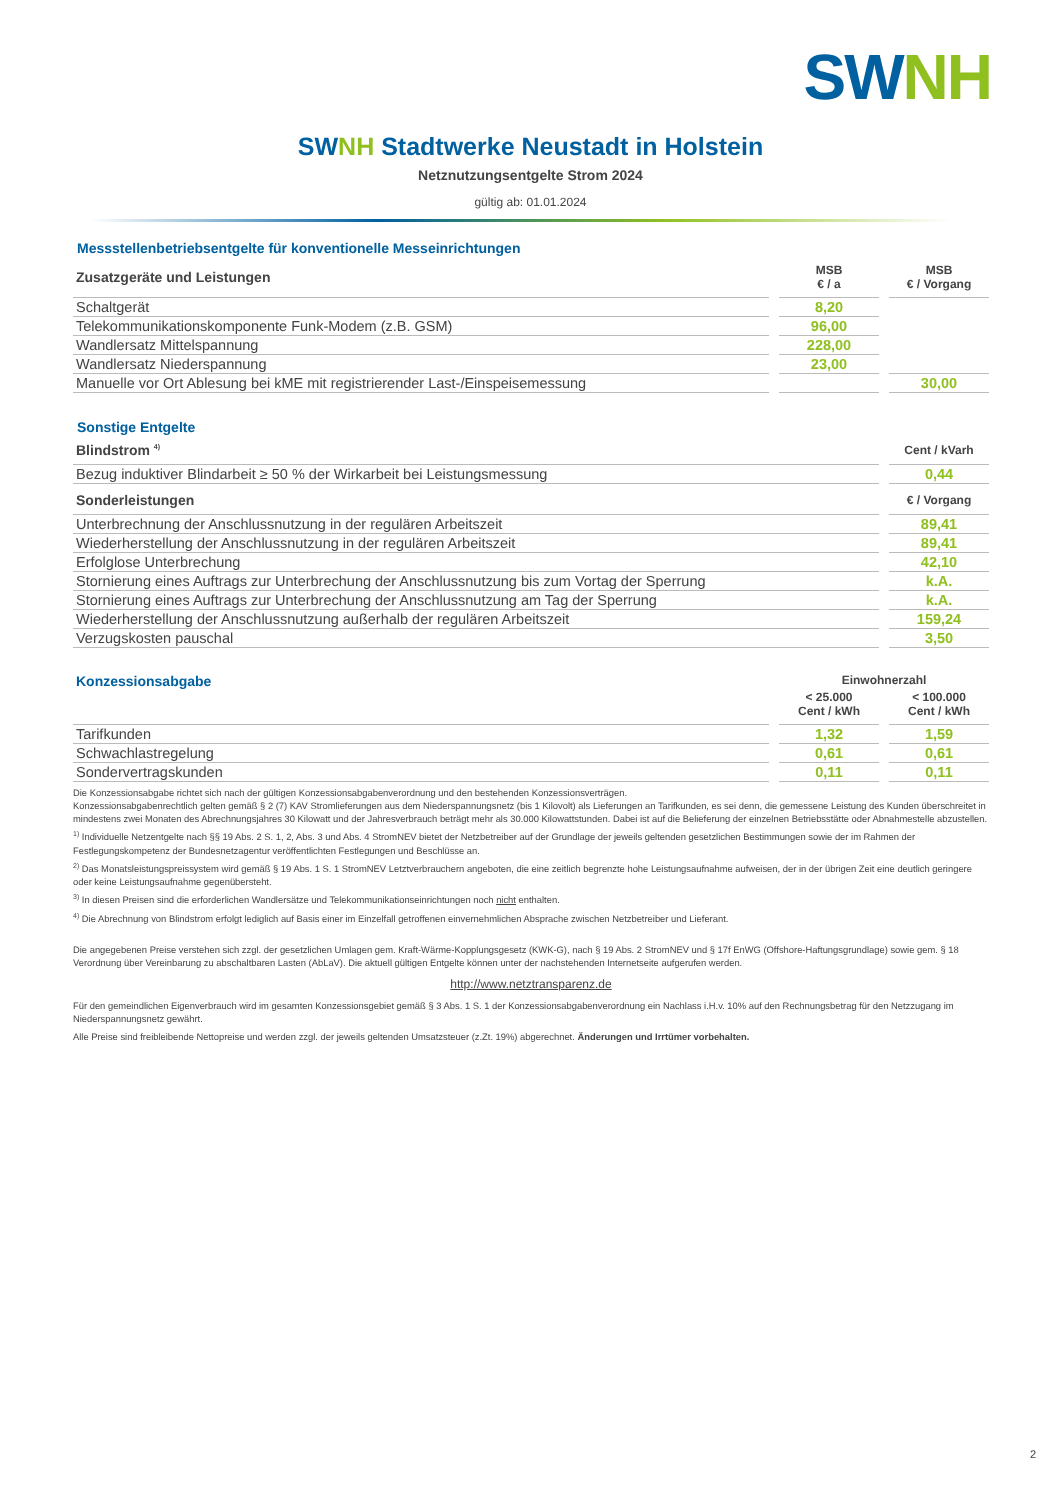SWNH
SWNH Stadtwerke Neustadt in Holstein
Netznutzungsentgelte Strom 2024
gültig ab: 01.01.2024
Messstellenbetriebsentgelte für konventionelle Messeinrichtungen
| Zusatzgeräte und Leistungen | MSB € / a | MSB € / Vorgang |
| --- | --- | --- |
| Schaltgerät | 8,20 | |
| Telekommunikationskomponente Funk-Modem (z.B. GSM) | 96,00 | |
| Wandlersatz Mittelspannung | 228,00 | |
| Wandlersatz Niederspannung | 23,00 | |
| Manuelle vor Ort Ablesung bei kME mit registrierender Last-/Einspeisemessung | | 30,00 |
Sonstige Entgelte
| Blindstrom <sup>4)</sup> | Cent / kVarh |
| --- | --- |
| Bezug induktiver Blindarbeit ≥ 50 % der Wirkarbeit bei Leistungsmessung | 0,44 |
| Sonderleistungen | € / Vorgang |
| Unterbrechnung der Anschlussnutzung in der regulären Arbeitszeit | 89,41 |
| Wiederherstellung der Anschlussnutzung in der regulären Arbeitszeit | 89,41 |
| Erfolglose Unterbrechung | 42,10 |
| Stornierung eines Auftrags zur Unterbrechung der Anschlussnutzung bis zum Vortag der Sperrung | k.A. |
| Stornierung eines Auftrags zur Unterbrechung der Anschlussnutzung am Tag der Sperrung | k.A. |
| Wiederherstellung der Anschlussnutzung außerhalb der regulären Arbeitszeit | 159,24 |
| Verzugskosten pauschal | 3,50 |
| Konzessionsabgabe | Einwohnerzahl | |
| --- | --- | --- |
| | < 25.000 Cent / kWh | < 100.000 Cent / kWh |
| Tarifkunden | 1,32 | 1,59 |
| Schwachlastregelung | 0,61 | 0,61 |
| Sondervertragskunden | 0,11 | 0,11 |
Die Konzessionsabgabe richtet sich nach der gültigen Konzessionsabgabenverordnung und den bestehenden Konzessionsverträgen.
Konzessionsabgabenrechtlich gelten gemäß § 2 (7) KAV Stromlieferungen aus dem Niederspannungsnetz (bis 1 Kilovolt) als Lieferungen an Tarifkunden, es sei denn, die gemessene Leistung des Kunden überschreitet in mindestens zwei Monaten des Abrechnungsjahres 30 Kilowatt und der Jahresverbrauch beträgt mehr als 30.000 Kilowattstunden. Dabei ist auf die Belieferung der einzelnen Betriebsstätte oder Abnahmestelle abzustellen.
<sup>1)</sup> Individuelle Netzentgelte nach §§ 19 Abs. 2 S. 1, 2, Abs. 3 und Abs. 4 StromNEV bietet der Netzbetreiber auf der Grundlage der jeweils geltenden gesetzlichen Bestimmungen sowie der im Rahmen der Festlegungskompetenz der Bundesnetzagentur veröffentlichten Festlegungen und Beschlüsse an.
<sup>2)</sup> Das Monatsleistungspreissystem wird gemäß § 19 Abs. 1 S. 1 StromNEV Letztverbrauchern angeboten, die eine zeitlich begrenzte hohe Leistungsaufnahme aufweisen, der in der übrigen Zeit eine deutlich geringere oder keine Leistungsaufnahme gegenübersteht.
<sup>3)</sup> In diesen Preisen sind die erforderlichen Wandlersätze und Telekommunikationseinrichtungen noch nicht enthalten.
<sup>4)</sup> Die Abrechnung von Blindstrom erfolgt lediglich auf Basis einer im Einzelfall getroffenen einvernehmlichen Absprache zwischen Netzbetreiber und Lieferant.
Die angegebenen Preise verstehen sich zzgl. der gesetzlichen Umlagen gem. Kraft-Wärme-Kopplungsgesetz (KWK-G), nach § 19 Abs. 2 StromNEV und § 17f EnWG (Offshore-Haftungsgrundlage) sowie gem. § 18 Verordnung über Vereinbarung zu abschaltbaren Lasten (AbLaV). Die aktuell gültigen Entgelte können unter der nachstehenden Internetseite aufgerufen werden.
http://www.netztransparenz.de
Für den gemeindlichen Eigenverbrauch wird im gesamten Konzessionsgebiet gemäß § 3 Abs. 1 S. 1 der Konzessionsabgabenverordnung ein Nachlass i.H.v. 10% auf den Rechnungsbetrag für den Netzzugang im Niederspannungsnetz gewährt.
Alle Preise sind freibleibende Nettopreise und werden zzgl. der jeweils geltenden Umsatzsteuer (z.Zt. 19%) abgerechnet. Änderungen und Irrtümer vorbehalten.
2